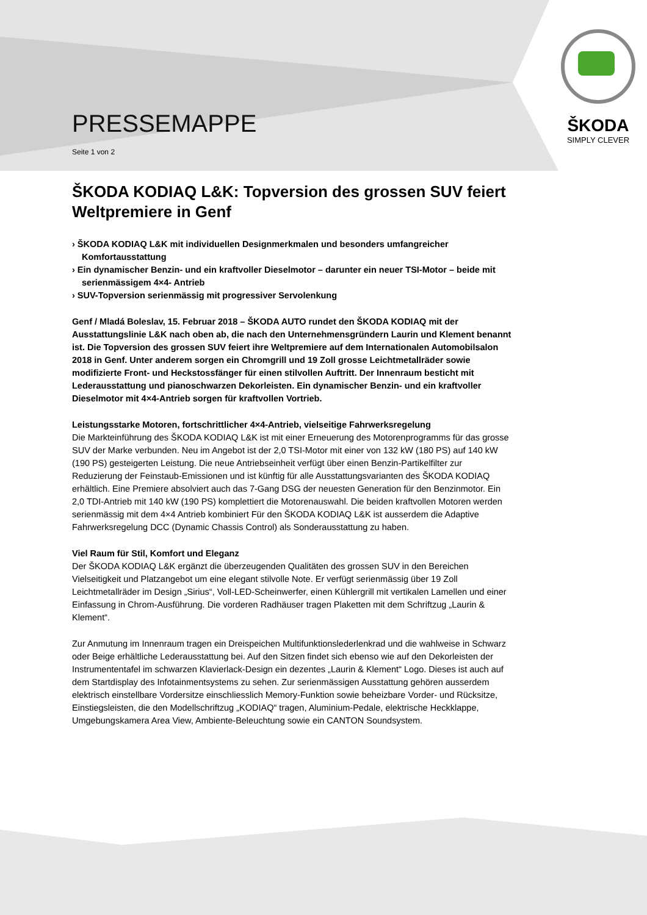PRESSEMAPPE
Seite 1 von 2
ŠKODA
SIMPLY CLEVER
ŠKODA KODIAQ L&K: Topversion des grossen SUV feiert Weltpremiere in Genf
› ŠKODA KODIAQ L&K mit individuellen Designmerkmalen und besonders umfangreicher Komfortausstattung
› Ein dynamischer Benzin- und ein kraftvoller Dieselmotor – darunter ein neuer TSI-Motor – beide mit serienmässigem 4×4- Antrieb
› SUV-Topversion serienmässig mit progressiver Servolenkung
Genf / Mladá Boleslav, 15. Februar 2018 – ŠKODA AUTO rundet den ŠKODA KODIAQ mit der Ausstattungslinie L&K nach oben ab, die nach den Unternehmensgründern Laurin und Klement benannt ist. Die Topversion des grossen SUV feiert ihre Weltpremiere auf dem Internationalen Automobilsalon 2018 in Genf. Unter anderem sorgen ein Chromgrill und 19 Zoll grosse Leichtmetallräder sowie modifizierte Front- und Heckstossfänger für einen stilvollen Auftritt. Der Innenraum besticht mit Lederausstattung und pianoschwarzen Dekorleisten. Ein dynamischer Benzin- und ein kraftvoller Dieselmotor mit 4×4-Antrieb sorgen für kraftvollen Vortrieb.
Leistungsstarke Motoren, fortschrittlicher 4×4-Antrieb, vielseitige Fahrwerksregelung
Die Markteinführung des ŠKODA KODIAQ L&K ist mit einer Erneuerung des Motorenprogramms für das grosse SUV der Marke verbunden. Neu im Angebot ist der 2,0 TSI-Motor mit einer von 132 kW (180 PS) auf 140 kW (190 PS) gesteigerten Leistung. Die neue Antriebseinheit verfügt über einen Benzin-Partikelfilter zur Reduzierung der Feinstaub-Emissionen und ist künftig für alle Ausstattungsvarianten des ŠKODA KODIAQ erhältlich. Eine Premiere absolviert auch das 7-Gang DSG der neuesten Generation für den Benzinmotor. Ein 2,0 TDI-Antrieb mit 140 kW (190 PS) komplettiert die Motorenauswahl. Die beiden kraftvollen Motoren werden serienmässig mit dem 4×4 Antrieb kombiniert Für den ŠKODA KODIAQ L&K ist ausserdem die Adaptive Fahrwerksregelung DCC (Dynamic Chassis Control) als Sonderausstattung zu haben.
Viel Raum für Stil, Komfort und Eleganz
Der ŠKODA KODIAQ L&K ergänzt die überzeugenden Qualitäten des grossen SUV in den Bereichen Vielseitigkeit und Platzangebot um eine elegant stilvolle Note. Er verfügt serienmässig über 19 Zoll Leichtmetallräder im Design „Sirius“, Voll-LED-Scheinwerfer, einen Kühlergrill mit vertikalen Lamellen und einer Einfassung in Chrom-Ausführung. Die vorderen Radhäuser tragen Plaketten mit dem Schriftzug „Laurin & Klement“.
Zur Anmutung im Innenraum tragen ein Dreispeichen Multifunktionslederlenkrad und die wahlweise in Schwarz oder Beige erhältliche Lederausstattung bei. Auf den Sitzen findet sich ebenso wie auf den Dekorleisten der Instrumententafel im schwarzen Klavierlack-Design ein dezentes „Laurin & Klement“ Logo. Dieses ist auch auf dem Startdisplay des Infotainmentsystems zu sehen. Zur serienmässigen Ausstattung gehören ausserdem elektrisch einstellbare Vordersitze einschliesslich Memory-Funktion sowie beheizbare Vorder- und Rücksitze, Einstiegsleisten, die den Modellschriftzug „KODIAQ“ tragen, Aluminium-Pedale, elektrische Heckklappe, Umgebungskamera Area View, Ambiente-Beleuchtung sowie ein CANTON Soundsystem.